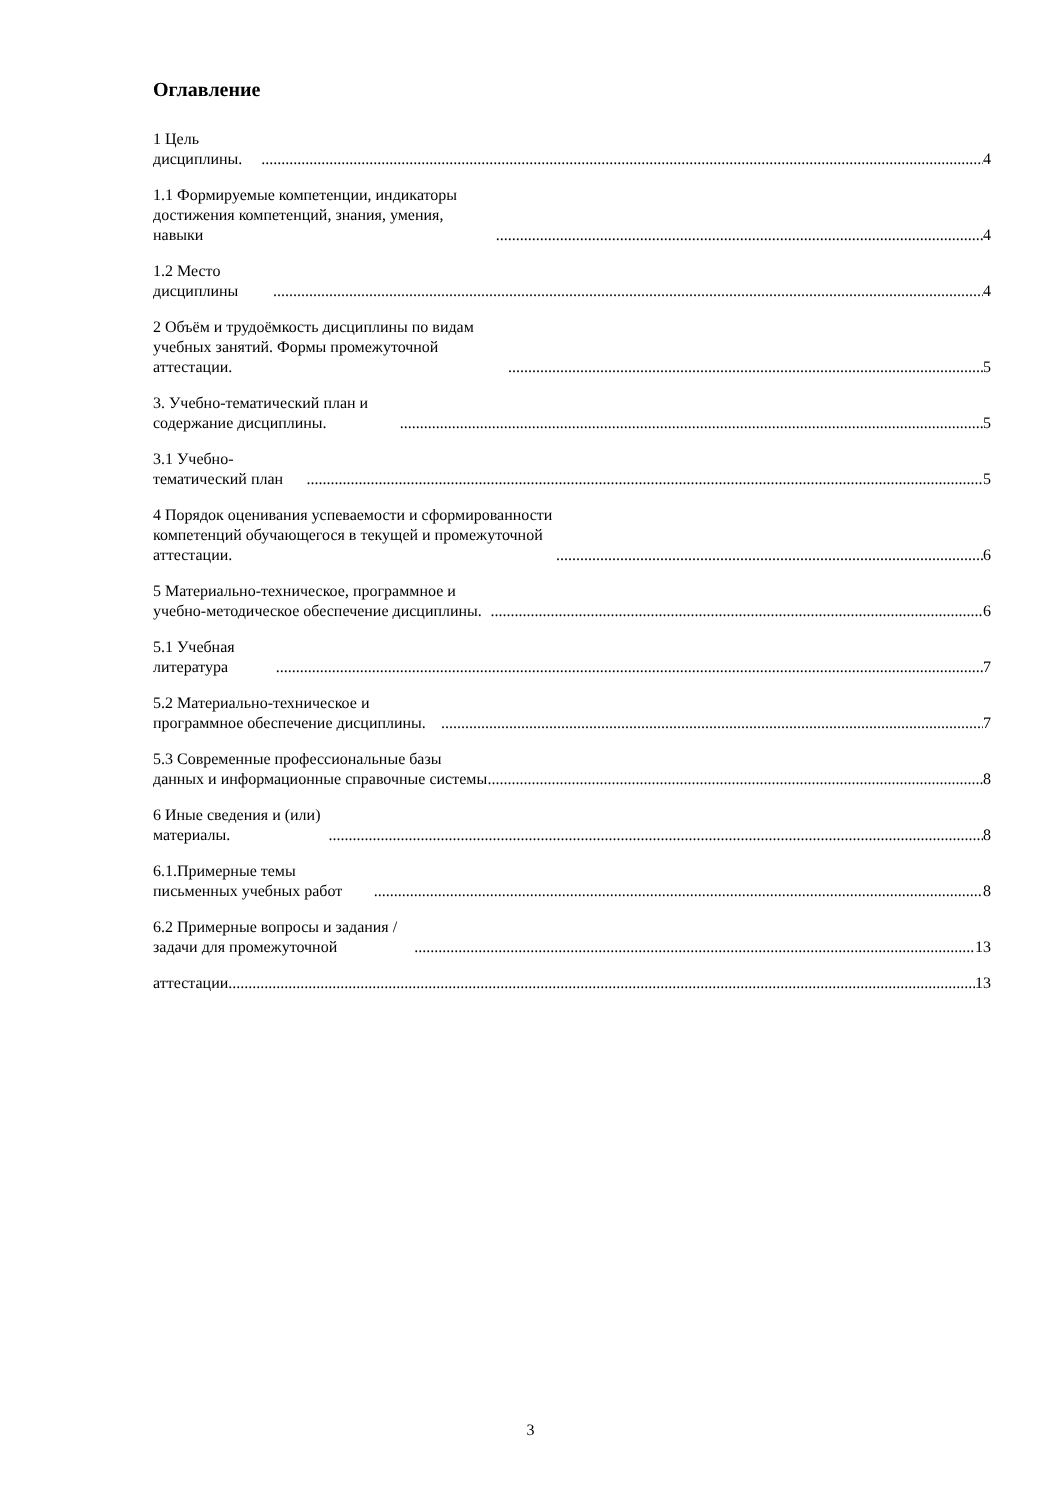Оглавление
1 Цель дисциплины. 4
1.1 Формируемые компетенции, индикаторы достижения компетенций, знания, умения, навыки 4
1.2 Место дисциплины 4
2 Объём и трудоёмкость дисциплины по видам учебных занятий. Формы промежуточной аттестации. 5
3. Учебно-тематический план и содержание дисциплины. 5
3.1 Учебно-тематический план 5
4 Порядок оценивания успеваемости и сформированности компетенций обучающегося в текущей и промежуточной аттестации. 6
5 Материально-техническое, программное и учебно-методическое обеспечение дисциплины. 6
5.1 Учебная литература 7
5.2 Материально-техническое и программное обеспечение дисциплины. 7
5.3 Современные профессиональные базы данных и информационные справочные системы 8
6 Иные сведения и (или) материалы. 8
6.1.Примерные темы письменных учебных работ 8
6.2 Примерные вопросы и задания / задачи для промежуточной 13
аттестации 13
3